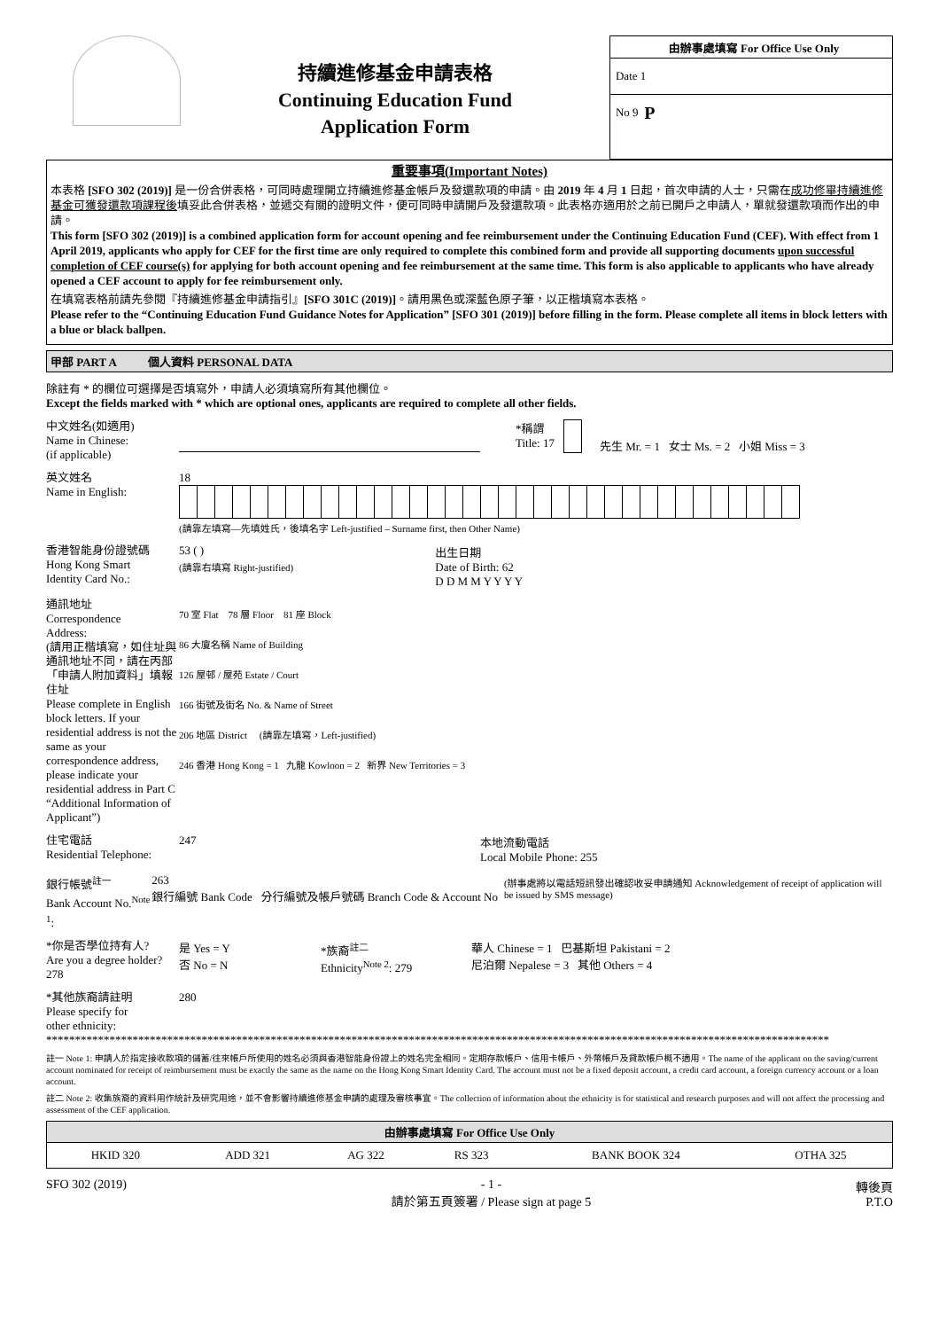持續進修基金申請表格
Continuing Education Fund
Application Form
由辦事處填寫 For Office Use Only
Date 1
No 9 P
重要事項(Important Notes)
本表格 [SFO 302 (2019)] 是一份合併表格，可同時處理開立持續進修基金帳戶及發還款項的申請。由 2019 年 4 月 1 日起，首次申請的人士，只需在成功修畢持續進修基金可獲發還款項課程後填妥此合併表格，並遞交有關的證明文件，便可同時申請開戶及發還款項。此表格亦適用於之前已開戶之申請人，單就發還款項而作出的申請。
This form [SFO 302 (2019)] is a combined application form for account opening and fee reimbursement under the Continuing Education Fund (CEF). With effect from 1 April 2019, applicants who apply for CEF for the first time are only required to complete this combined form and provide all supporting documents upon successful completion of CEF course(s) for applying for both account opening and fee reimbursement at the same time. This form is also applicable to applicants who have already opened a CEF account to apply for fee reimbursement only.
在填寫表格前請先參閱『持續進修基金申請指引』[SFO 301C (2019)]。請用黑色或深藍色原子筆，以正楷填寫本表格。
Please refer to the “Continuing Education Fund Guidance Notes for Application” [SFO 301 (2019)] before filling in the form. Please complete all items in block letters with a blue or black ballpen.
甲部 PART A 個人資料 PERSONAL DATA
除註有 * 的欄位可選擇是否填寫外，申請人必須填寫所有其他欄位。
Except the fields marked with * which are optional ones, applicants are required to complete all other fields.
中文姓名(如適用)
Name in Chinese:
(if applicable)
*稱謂
Title: 17
先生 Mr. = 1 女士 Ms. = 2 小姐 Miss = 3
英文姓名
Name in English:
18
(請靠左填寫—先填姓氏，後填名字 Left-justified – Surname first, then Other Name)
香港智能身份證號碼
Hong Kong Smart
Identity Card No.:
53 ( )
(請靠右填寫 Right-justified)
出生日期
Date of Birth: 62
D D M M Y Y Y Y
通訊地址
Correspondence
Address:
(請用正楷填寫，如住址與通訊地址不同，請在丙部「申請人附加資料」填報住址
Please complete in English block letters. If your residential address is not the same as your correspondence address, please indicate your residential address in Part C “Additional Information of Applicant”)
70 室 Flat 78 層 Floor 81 座 Block
86 大廈名稱 Name of Building
126 屋邨 / 屋苑 Estate / Court
166 街號及街名 No. & Name of Street
206 地區 District (請靠左填寫，Left-justified)
246 香港 Hong Kong = 1 九龍 Kowloon = 2 新界 New Territories = 3
住宅電話
Residential Telephone:
247 本地流動電話
Local Mobile Phone: 255
銀行帳號<sup>註一</sup>
Bank Account No.<sup>Note 1</sup>:
263
銀行編號 Bank Code 分行編號及帳戶號碼 Branch Code & Account No
(辦事處將以電話短訊發出確認收妥申請通知 Acknowledgement of receipt of application will be issued by SMS message)
*你是否學位持有人?
Are you a degree holder? 278
是 Yes = Y
否 No = N
*族裔<sup>註二</sup>
Ethnicity<sup>Note 2</sup>: 279
華人 Chinese = 1 巴基斯坦 Pakistani = 2
尼泊爾 Nepalese = 3 其他 Others = 4
*其他族裔請註明
Please specify for
other ethnicity:
280
****************************************************************************************************************************************
註一 Note 1: 申請人於指定接收款項的儲蓄/往來帳戶所使用的姓名必須與香港智能身份證上的姓名完全相同。定期存款帳戶、信用卡帳戶、外幣帳戶及貸款帳戶概不適用。The name of the applicant on the saving/current account nominated for receipt of reimbursement must be exactly the same as the name on the Hong Kong Smart Identity Card. The account must not be a fixed deposit account, a credit card account, a foreign currency account or a loan account.
註二 Note 2: 收集族裔的資料用作統計及研究用途，並不會影響持續進修基金申請的處理及審核事宜。The collection of information about the ethnicity is for statistical and research purposes and will not affect the processing and assessment of the CEF application.
| 由辦事處填寫 For Office Use Only | | | | | |
| HKID 320 | ADD 321 | AG 322 | RS 323 | BANK BOOK 324 | OTHA 325 |
SFO 302 (2019) - 1 -
請於第五頁簽署 / Please sign at page 5 轉後頁
P.T.O